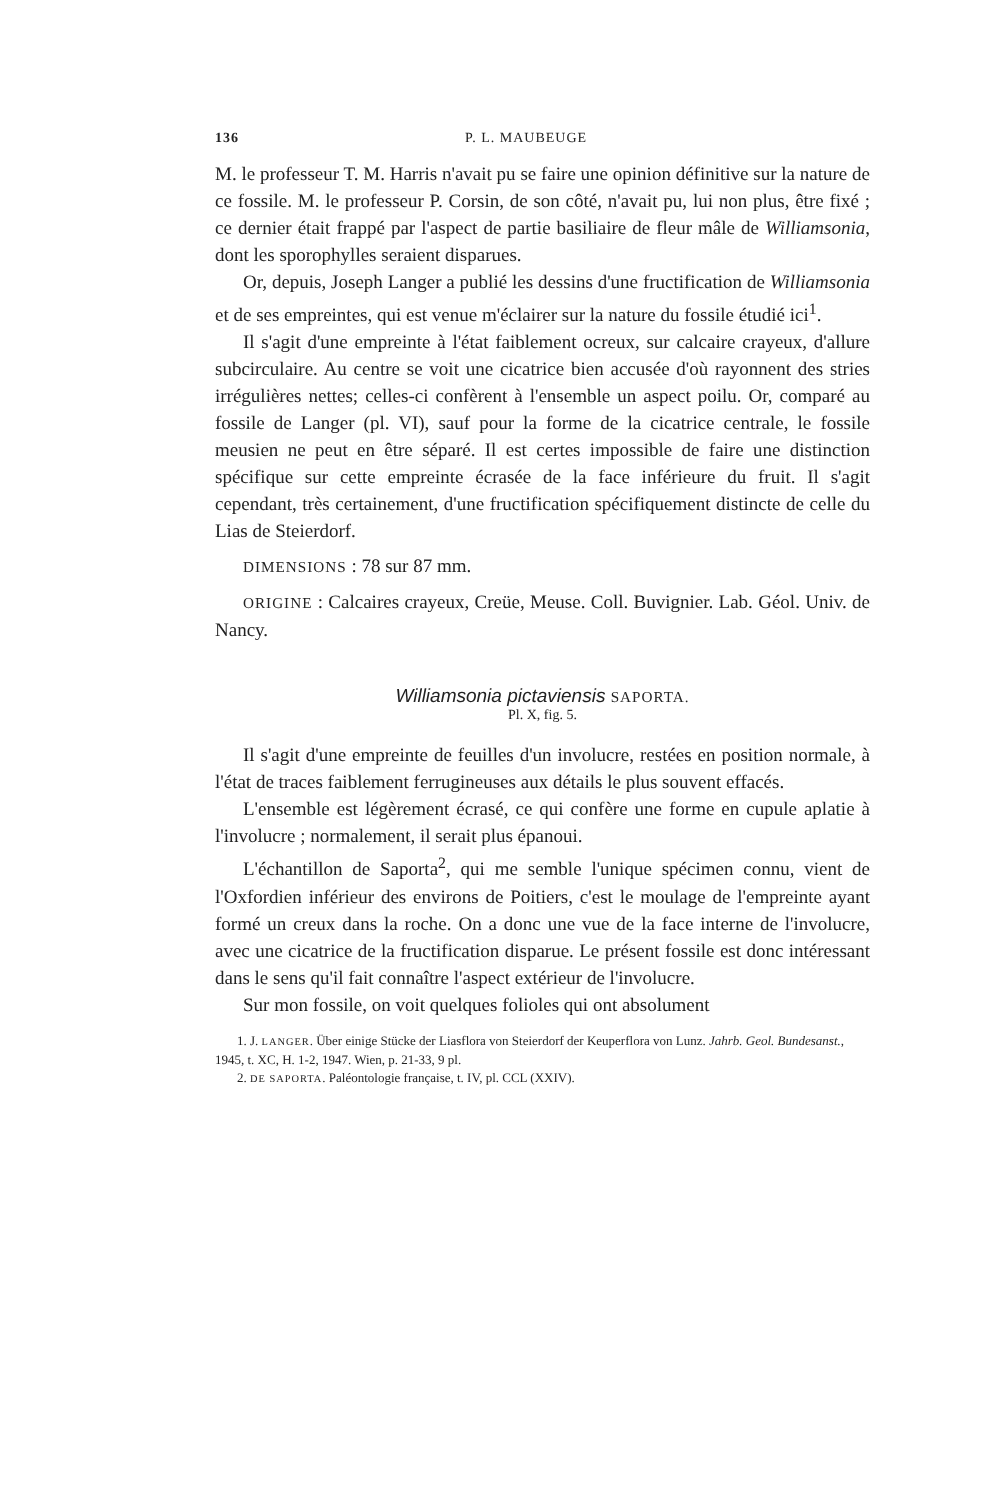136 P. L. MAUBEUGE
M. le professeur T. M. Harris n'avait pu se faire une opinion définitive sur la nature de ce fossile. M. le professeur P. Corsin, de son côté, n'avait pu, lui non plus, être fixé ; ce dernier était frappé par l'aspect de partie basiliaire de fleur mâle de Williamsonia, dont les sporophylles seraient disparues.
Or, depuis, Joseph Langer a publié les dessins d'une fructification de Williamsonia et de ses empreintes, qui est venue m'éclairer sur la nature du fossile étudié ici<sup>1</sup>.
Il s'agit d'une empreinte à l'état faiblement ocreux, sur calcaire crayeux, d'allure subcirculaire. Au centre se voit une cicatrice bien accusée d'où rayonnent des stries irrégulières nettes; celles-ci confèrent à l'ensemble un aspect poilu. Or, comparé au fossile de Langer (pl. VI), sauf pour la forme de la cicatrice centrale, le fossile meusien ne peut en être séparé. Il est certes impossible de faire une distinction spécifique sur cette empreinte écrasée de la face inférieure du fruit. Il s'agit cependant, très certainement, d'une fructification spécifiquement distincte de celle du Lias de Steierdorf.
DIMENSIONS : 78 sur 87 mm.
ORIGINE : Calcaires crayeux, Creüe, Meuse. Coll. Buvignier. Lab. Géol. Univ. de Nancy.
Williamsonia pictaviensis SAPORTA.
Pl. X, fig. 5.
Il s'agit d'une empreinte de feuilles d'un involucre, restées en position normale, à l'état de traces faiblement ferrugineuses aux détails le plus souvent effacés.
L'ensemble est légèrement écrasé, ce qui confère une forme en cupule aplatie à l'involucre ; normalement, il serait plus épanoui.
L'échantillon de Saporta<sup>2</sup>, qui me semble l'unique spécimen connu, vient de l'Oxfordien inférieur des environs de Poitiers, c'est le moulage de l'empreinte ayant formé un creux dans la roche. On a donc une vue de la face interne de l'involucre, avec une cicatrice de la fructification disparue. Le présent fossile est donc intéressant dans le sens qu'il fait connaître l'aspect extérieur de l'involucre.
Sur mon fossile, on voit quelques folioles qui ont absolument
1. J. LANGER. Über einige Stücke der Liasflora von Steierdorf der Keuperflora von Lunz. Jahrb. Geol. Bundesanst., 1945, t. XC, H. 1-2, 1947. Wien, p. 21-33, 9 pl.
2. DE SAPORTA. Paléontologie française, t. IV, pl. CCL (XXIV).